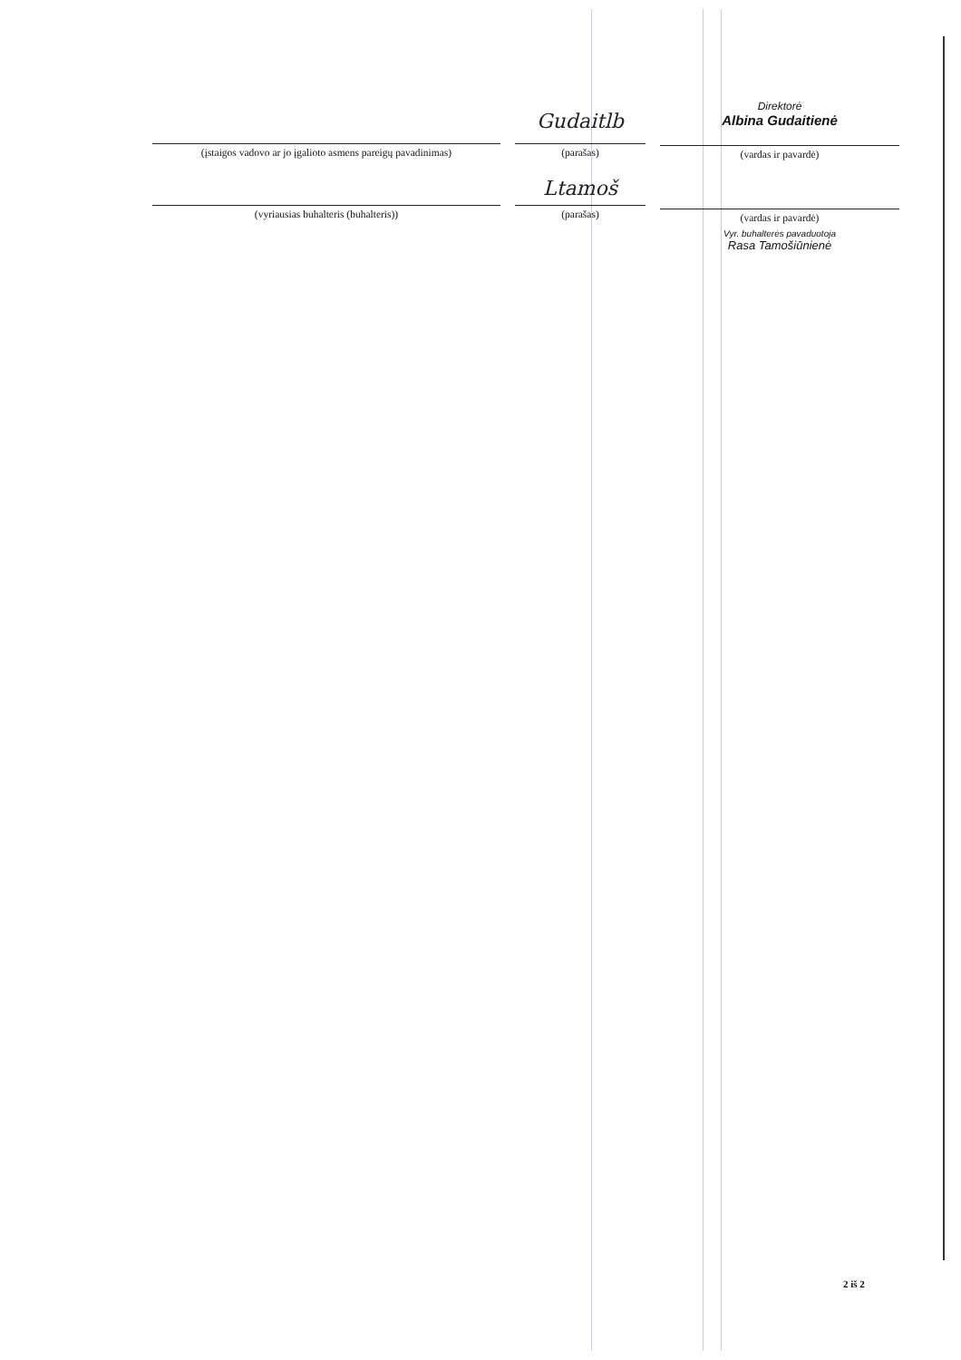(įstaigos vadovo ar jo įgalioto asmens pareigų pavadinimas)
Gudaitlb
(parašas)
Direktorė
Albina Gudaitienė
(vardas ir pavardė)
(vyriausias buhalteris (buhalteris))
Ltamoš
(parašas)
(vardas ir pavardė)
Vyr. buhalterės pavaduotoja
Rasa Tamošiūnienė
2 iš 2